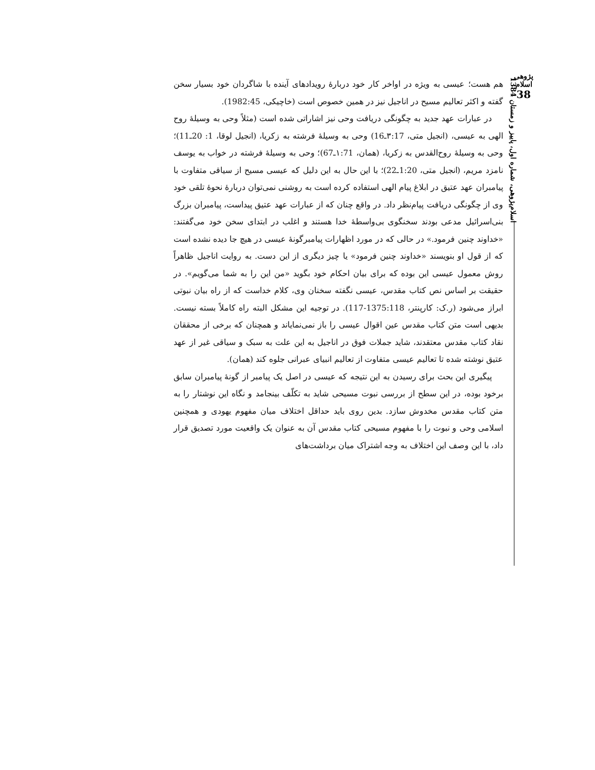پژوهی اسلام
38
اسلام‌پژوهی، شماره اول، پاییز و زمستان 1384
هم هست؛ عیسی به ویژه در اواخر کار خود دربارهٔ رویدادهای آینده با شاگردان خود بسیار سخن گفته و اکثر تعالیم مسیح در اناجیل نیز در همین خصوص است (خاچیکی، 1982:45).
در عبارات عهد جدید به چگونگی دریافت وحی نیز اشاراتی شده است (مثلاً وحی به وسیلهٔ روح الهی به عیسی، (انجیل متی، ۳:17ـ16) وحی به وسیلهٔ فرشته به زکریا، (انجیل لوقا، 1: 20ـ11)؛ وحی به وسیلهٔ روح‌القدس به زکریا، (همان، ۱:71ـ67)؛ وحی به وسیلهٔ فرشته در خواب به یوسف نامزد مریم، (انجیل متی، 1:20ـ22)؛ با این حال به این دلیل که عیسی مسیح از سیاقی متفاوت با پیامبران عهد عتیق در ابلاغ پیام الهی استفاده کرده است به روشنی نمی‌توان دربارهٔ نحوهٔ تلقی خود وی از چگونگی دریافت پیام‌نظر داد. در واقع چنان که از عبارات عهد عتیق پیداست، پیامبران بزرگ بنی‌اسرائیل مدعی بودند سخنگوی بی‌واسطهٔ خدا هستند و اغلب در ابتدای سخن خود می‌گفتند: «خداوند چنین فرمود.» در حالی که در مورد اظهارات پیامبرگونهٔ عیسی در هیچ جا دیده نشده است که از قول او بنویسند «خداوند چنین فرمود» یا چیز دیگری از این دست. به روایت اناجیل ظاهراً روش معمول عیسی این بوده که برای بیان احکام خود بگوید «من این را به شما می‌گویم». در حقیقت بر اساس نص کتاب مقدس، عیسی نگفته سخنان وی، کلام خداست که از راه بیان نبوتی ابراز می‌شود (ر.ک: کارپنتر، 1375:118-117). در توجیه این مشکل البته راه کاملاً بسته نیست. بدیهی است متن کتاب مقدس عین اقوال عیسی را باز نمی‌نمایاند و همچنان که برخی از محققان نقاد کتاب مقدس معتقدند، شاید جملات فوق در اناجیل به این علت به سبک و سیاقی غیر از عهد عتیق نوشته شده تا تعالیم عیسی متفاوت از تعالیم انبیای عبرانی جلوه کند (همان).
پیگیری این بحث برای رسیدن به این نتیجه که عیسی در اصل یک پیامبر از گونهٔ پیامبران سابق برخود بوده، در این سطح از بررسی نبوت مسیحی شاید به تکلّف بینجامد و نگاه این نوشتار را به متن کتاب مقدس مخدوش سازد. بدین روی باید حداقل اختلاف میان مفهوم یهودی و همچنین اسلامی وحی و نبوت را با مفهوم مسیحی کتاب مقدس آن به عنوان یک واقعیت مورد تصدیق قرار داد، با این وصف این اختلاف به وجه اشتراک میان برداشت‌های